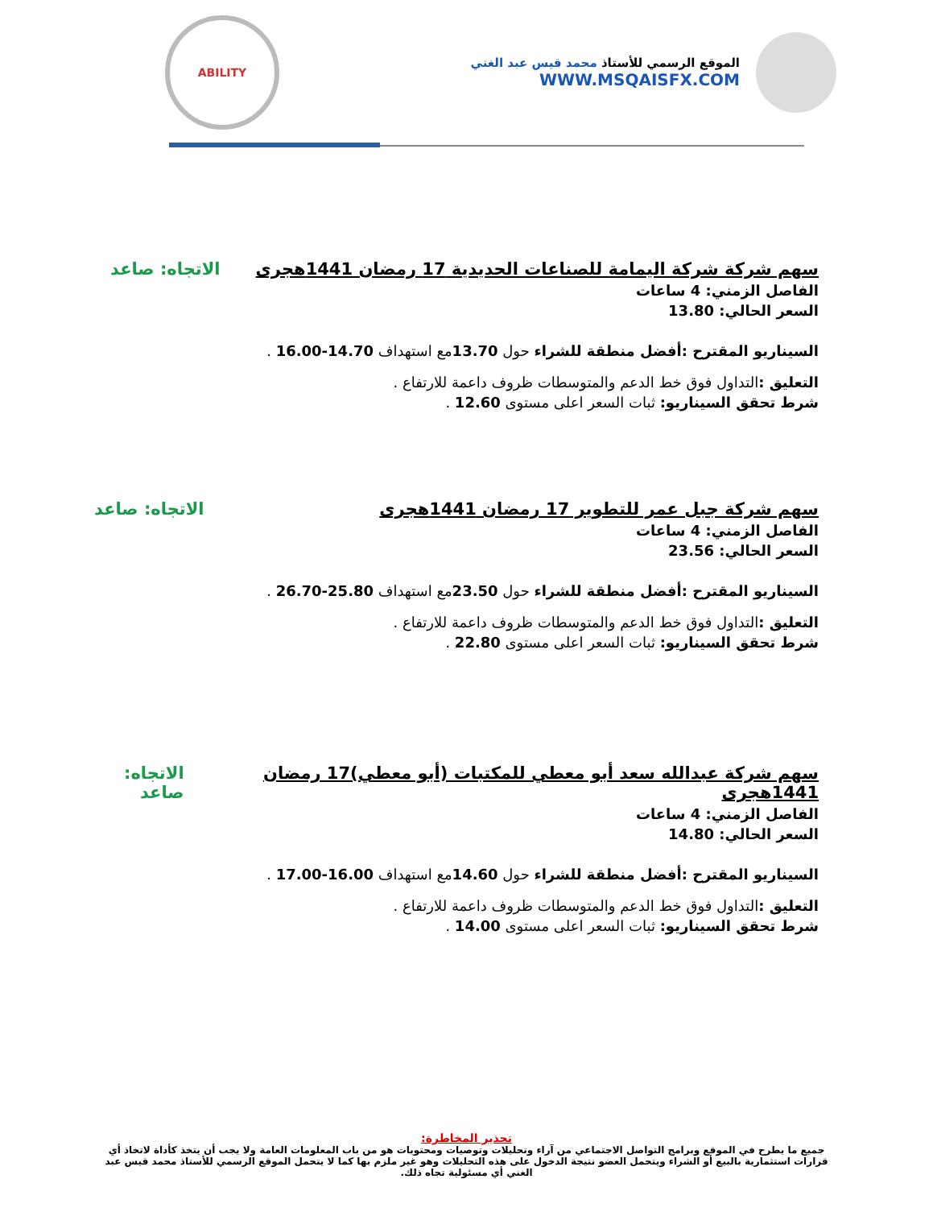ABILITY
الموقع الرسمي للأستاذ محمد قيس عبد الغني
WWW.MSQAISFX.COM
سهم شركة شركة اليمامة للصناعات الحديدية 17 رمضان 1441هجرى الاتجاه: صاعد
الفاصل الزمني: 4 ساعات
السعر الحالي: 13.80
السيناريو المقترح :أفضل منطقة للشراء حول 13.70مع استهداف 14.70-16.00 .
التعليق : التداول فوق خط الدعم والمتوسطات ظروف داعمة للارتفاع .
شرط تحقق السيناريو: ثبات السعر اعلى مستوى 12.60 .
سهم شركة جبل عمر للتطوير 17 رمضان 1441هجرى الاتجاه: صاعد
الفاصل الزمني: 4 ساعات
السعر الحالي: 23.56
السيناريو المقترح :أفضل منطقة للشراء حول 23.50مع استهداف 25.80-26.70 .
التعليق : التداول فوق خط الدعم والمتوسطات ظروف داعمة للارتفاع .
شرط تحقق السيناريو: ثبات السعر اعلى مستوى 22.80 .
سهم شركة عبدالله سعد أبو معطي للمكتبات (أبو معطي)17 رمضان 1441هجرى الاتجاه: صاعد
الفاصل الزمني: 4 ساعات
السعر الحالي: 14.80
السيناريو المقترح :أفضل منطقة للشراء حول 14.60مع استهداف 16.00-17.00 .
التعليق : التداول فوق خط الدعم والمتوسطات ظروف داعمة للارتفاع .
شرط تحقق السيناريو: ثبات السعر اعلى مستوى 14.00 .
تحذير المخاطرة:
جميع ما يطرح في الموقع وبرامج التواصل الاجتماعي من آراء وتحليلات وتوصيات ومحتويات هو من باب المعلومات العامة ولا يجب أن يتخذ كأداة لاتخاذ أي قرارات استثمارية بالبيع أو الشراء ويتحمل العضو نتيجة الدخول على هذه التحليلات وهو غير ملزم بها كما لا يتحمل الموقع الرسمي للأستاذ محمد قيس عبد الغني أي مسئولية تجاه ذلك.